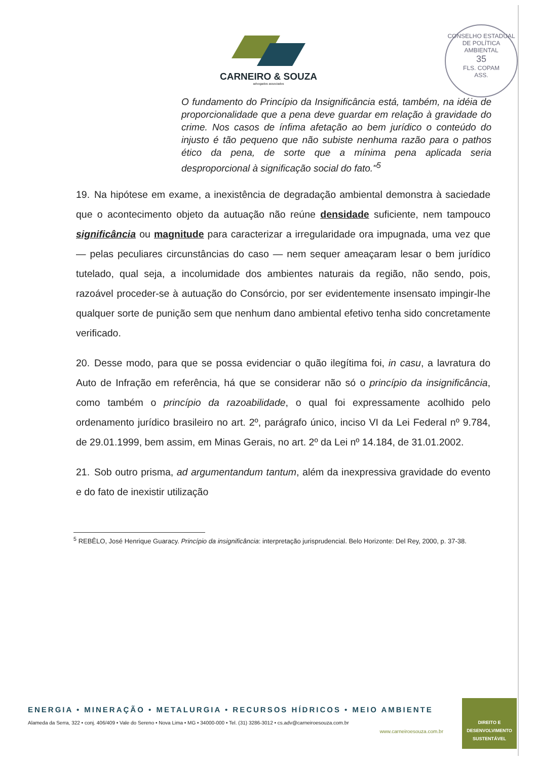CONSELHO ESTADUAL DE POLÍTICA AMBIENTAL
35
FLS. COPAM
ASS.
CARNEIRO & SOUZA
advogados associados
O fundamento do Princípio da Insignificância está, também, na idéia de proporcionalidade que a pena deve guardar em relação à gravidade do crime. Nos casos de ínfima afetação ao bem jurídico o conteúdo do injusto é tão pequeno que não subiste nenhuma razão para o pathos ético da pena, de sorte que a mínima pena aplicada seria desproporcional à significação social do fato."<sup>5</sup>
19. Na hipótese em exame, a inexistência de degradação ambiental demonstra à saciedade que o acontecimento objeto da autuação não reúne densidade suficiente, nem tampouco significância ou magnitude para caracterizar a irregularidade ora impugnada, uma vez que — pelas peculiares circunstâncias do caso — nem sequer ameaçaram lesar o bem jurídico tutelado, qual seja, a incolumidade dos ambientes naturais da região, não sendo, pois, razoável proceder-se à autuação do Consórcio, por ser evidentemente insensato impingir-lhe qualquer sorte de punição sem que nenhum dano ambiental efetivo tenha sido concretamente verificado.
20. Desse modo, para que se possa evidenciar o quão ilegítima foi, in casu, a lavratura do Auto de Infração em referência, há que se considerar não só o princípio da insignificância, como também o princípio da razoabilidade, o qual foi expressamente acolhido pelo ordenamento jurídico brasileiro no art. 2º, parágrafo único, inciso VI da Lei Federal nº 9.784, de 29.01.1999, bem assim, em Minas Gerais, no art. 2º da Lei nº 14.184, de 31.01.2002.
21. Sob outro prisma, ad argumentandum tantum, além da inexpressiva gravidade do evento e do fato de inexistir utilização
<sup>5</sup> REBÊLO, José Henrique Guaracy. Princípio da insignificância: interpretação jurisprudencial. Belo Horizonte: Del Rey, 2000, p. 37-38.
ENERGIA • MINERAÇÃO • METALURGIA • RECURSOS HÍDRICOS • MEIO AMBIENTE
Alameda da Serra, 322 • conj. 406/409 • Vale do Sereno • Nova Lima • MG • 34000-000 • Tel. (31) 3286-3012 • cs.adv@carneiroesouza.com.br
www.carneiroesouza.com.br
DIREITO E
DESENVOLVIMENTO
SUSTENTÁVEL